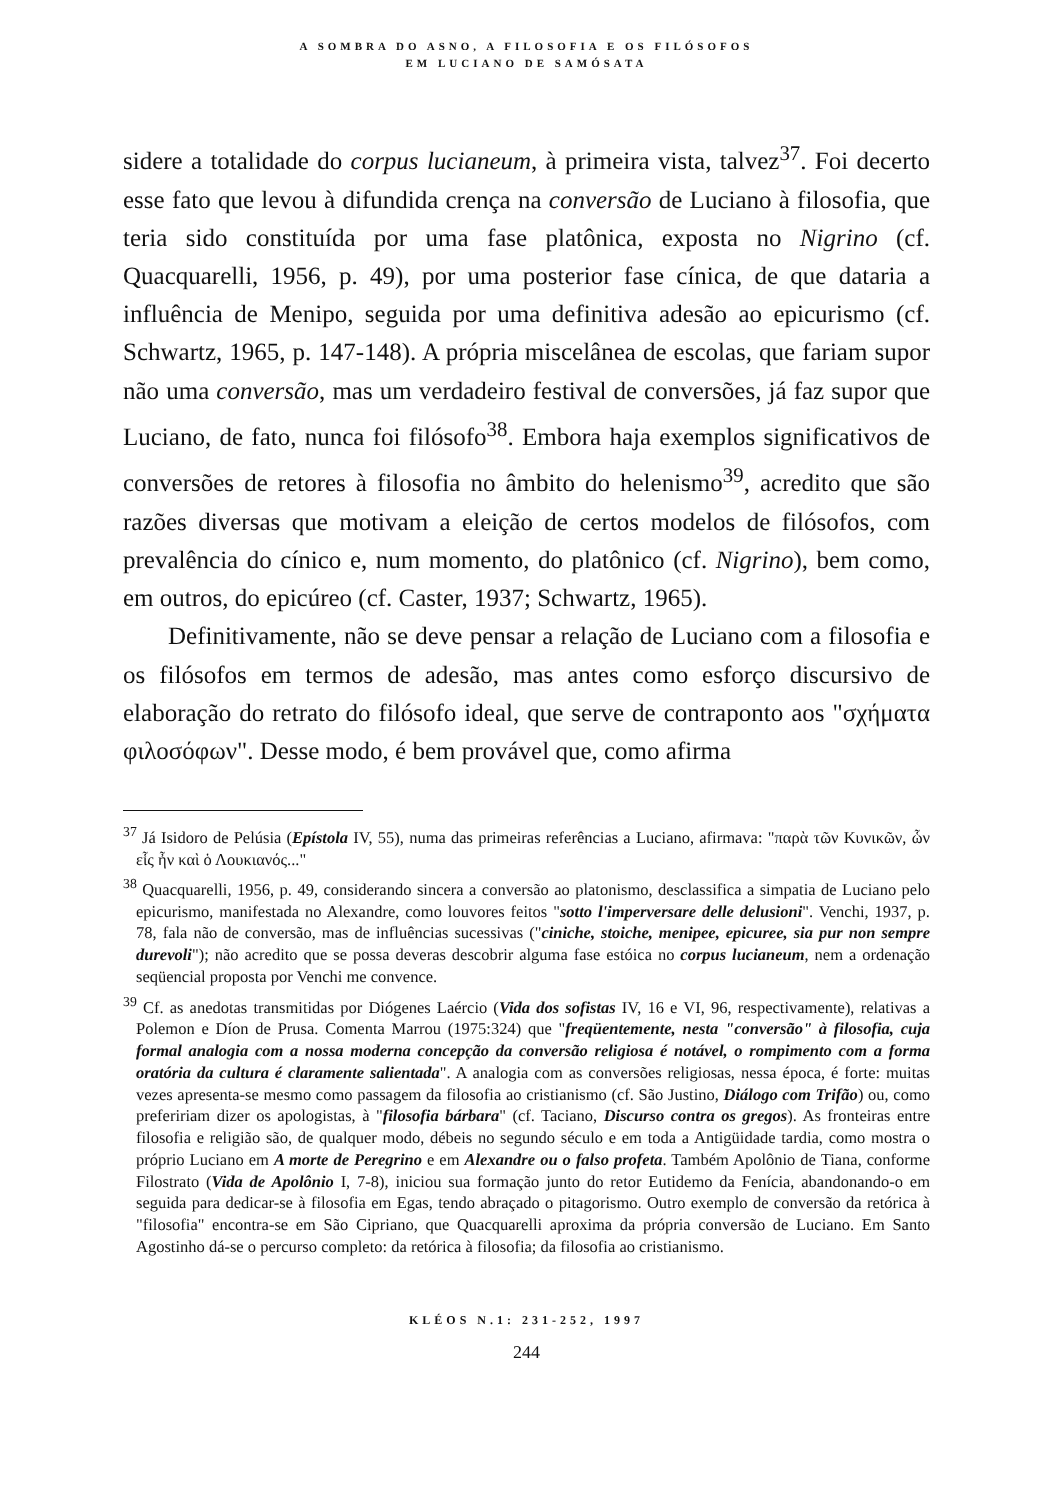A SOMBRA DO ASNO, A FILOSOFIA E OS FILÓSOFOS
EM LUCIANO DE SAMÓSATA
sidere a totalidade do corpus lucianeum, à primeira vista, talvez<sup>37</sup>. Foi decerto esse fato que levou à difundida crença na conversão de Luciano à filosofia, que teria sido constituída por uma fase platônica, exposta no Nigrino (cf. Quacquarelli, 1956, p. 49), por uma posterior fase cínica, de que dataria a influência de Menipo, seguida por uma definitiva adesão ao epicurismo (cf. Schwartz, 1965, p. 147-148). A própria miscelânea de escolas, que fariam supor não uma conversão, mas um verdadeiro festival de conversões, já faz supor que Luciano, de fato, nunca foi filósofo<sup>38</sup>. Embora haja exemplos significativos de conversões de retores à filosofia no âmbito do helenismo<sup>39</sup>, acredito que são razões diversas que motivam a eleição de certos modelos de filósofos, com prevalência do cínico e, num momento, do platônico (cf. Nigrino), bem como, em outros, do epicúreo (cf. Caster, 1937; Schwartz, 1965).
Definitivamente, não se deve pensar a relação de Luciano com a filosofia e os filósofos em termos de adesão, mas antes como esforço discursivo de elaboração do retrato do filósofo ideal, que serve de contraponto aos "σχήματα φιλοσόφων". Desse modo, é bem provável que, como afirma
<sup>37</sup> Já Isidoro de Pelúsia (Epístola IV, 55), numa das primeiras referências a Luciano, afirmava: "παρὰ τῶν Κυνικῶν, ὧν εἷς ἦν καὶ ὁ Λουκιανός..."
<sup>38</sup> Quacquarelli, 1956, p. 49, considerando sincera a conversão ao platonismo, desclassifica a simpatia de Luciano pelo epicurismo, manifestada no Alexandre, como louvores feitos "sotto l'imperversare delle delusioni". Venchi, 1937, p. 78, fala não de conversão, mas de influências sucessivas ("ciniche, stoiche, menipee, epicuree, sia pur non sempre durevoli"); não acredito que se possa deveras descobrir alguma fase estóica no corpus lucianeum, nem a ordenação seqüencial proposta por Venchi me convence.
<sup>39</sup> Cf. as anedotas transmitidas por Diógenes Laércio (Vida dos sofistas IV, 16 e VI, 96, respectivamente), relativas a Polemon e Díon de Prusa. Comenta Marrou (1975:324) que "freqüentemente, nesta "conversão" à filosofia, cuja formal analogia com a nossa moderna concepção da conversão religiosa é notável, o rompimento com a forma oratória da cultura é claramente salientada". A analogia com as conversões religiosas, nessa época, é forte: muitas vezes apresenta-se mesmo como passagem da filosofia ao cristianismo (cf. São Justino, Diálogo com Trifão) ou, como prefeririam dizer os apologistas, à "filosofia bárbara" (cf. Taciano, Discurso contra os gregos). As fronteiras entre filosofia e religião são, de qualquer modo, débeis no segundo século e em toda a Antigüidade tardia, como mostra o próprio Luciano em A morte de Peregrino e em Alexandre ou o falso profeta. Também Apolônio de Tiana, conforme Filostrato (Vida de Apolônio I, 7-8), iniciou sua formação junto do retor Eutidemo da Fenícia, abandonando-o em seguida para dedicar-se à filosofia em Egas, tendo abraçado o pitagorismo. Outro exemplo de conversão da retórica à "filosofia" encontra-se em São Cipriano, que Quacquarelli aproxima da própria conversão de Luciano. Em Santo Agostinho dá-se o percurso completo: da retórica à filosofia; da filosofia ao cristianismo.
KLÉOS N.1: 231-252, 1997
244